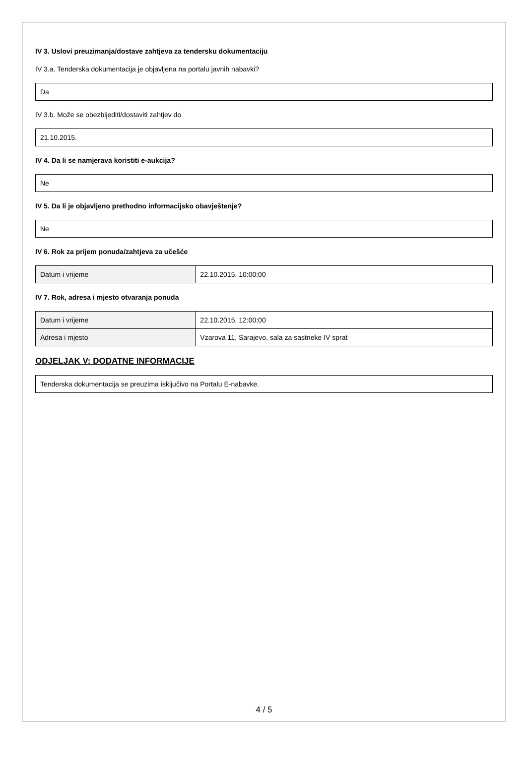IV 3. Uslovi preuzimanja/dostave zahtjeva za tendersku dokumentaciju
IV 3.a. Tenderska dokumentacija je objavljena na portalu javnih nabavki?
Da
IV 3.b. Može se obezbijediti/dostaviti zahtjev do
21.10.2015.
IV 4. Da li se namjerava koristiti e-aukcija?
Ne
IV 5. Da li je objavljeno prethodno informacijsko obavještenje?
Ne
IV 6. Rok za prijem ponuda/zahtjeva za učešće
| Datum i vrijeme | 22.10.2015. 10:00:00 |
IV 7. Rok, adresa i mjesto otvaranja ponuda
| Datum i vrijeme | 22.10.2015. 12:00:00 |
| Adresa i mjesto | Vzarova 11, Sarajevo, sala za sastneke IV sprat |
ODJELJAK V: DODATNE INFORMACIJE
Tenderska dokumentacija se preuzima isključivo na Portalu E-nabavke.
4 / 5